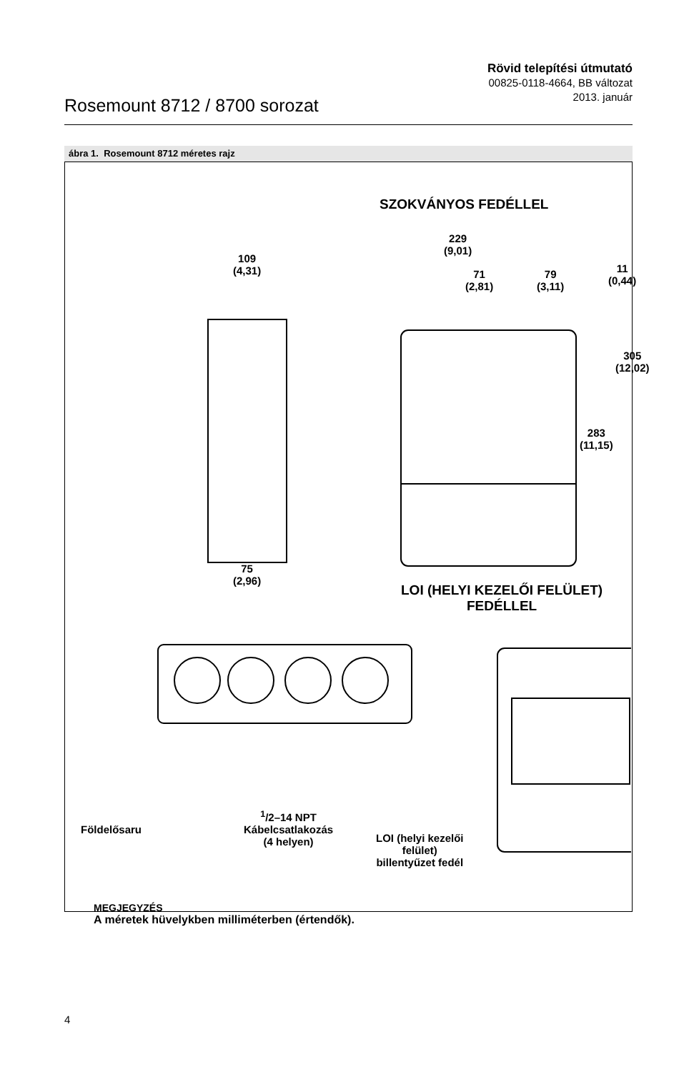Rosemount 8712 / 8700 sorozat
Rövid telepítési útmutató
00825-0118-4664, BB változat
2013. január
ábra 1. Rosemount 8712 méretes rajz
SZOKVÁNYOS FEDÉLLEL
229
(9,01)
109
(4,31)
71
(2,81)
79
(3,11)
11
(0,44)
305
(12,02)
283
(11,15)
75
(2,96)
LOI (HELYI KEZELŐI FELÜLET)
FEDÉLLEL
Földelősaru
<sup>1</sup>/2–14 NPT
Kábelcsatlakozás
(4 helyen)
LOI (helyi kezelői
felület)
billentyűzet fedél
MEGJEGYZÉS
A méretek hüvelykben milliméterben (értendők).
4